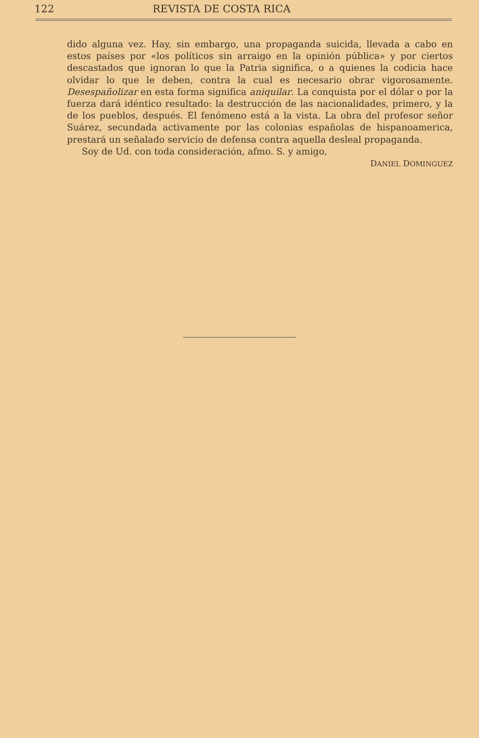122 REVISTA DE COSTA RICA
dido alguna vez. Hay, sin embargo, una propaganda suicida, llevada a cabo en estos países por «los políticos sin arraigo en la opinión pública» y por ciertos descastados que ignoran lo que la Patria significa, o a quienes la codicia hace olvidar lo que le deben, contra la cual es necesario obrar vigorosamente. Desespañolizar en esta forma significa aniquilar. La conquista por el dólar o por la fuerza dará idéntico resultado: la destrucción de las nacionalidades, primero, y la de los pueblos, después. El fenómeno está a la vista. La obra del profesor señor Suárez, secundada activamente por las colonias españolas de hispanoamerica, prestará un señalado servicio de defensa contra aquella desleal propaganda.
Soy de Ud. con toda consideración, afmo. S. y amigo,
DANIEL DOMINGUEZ